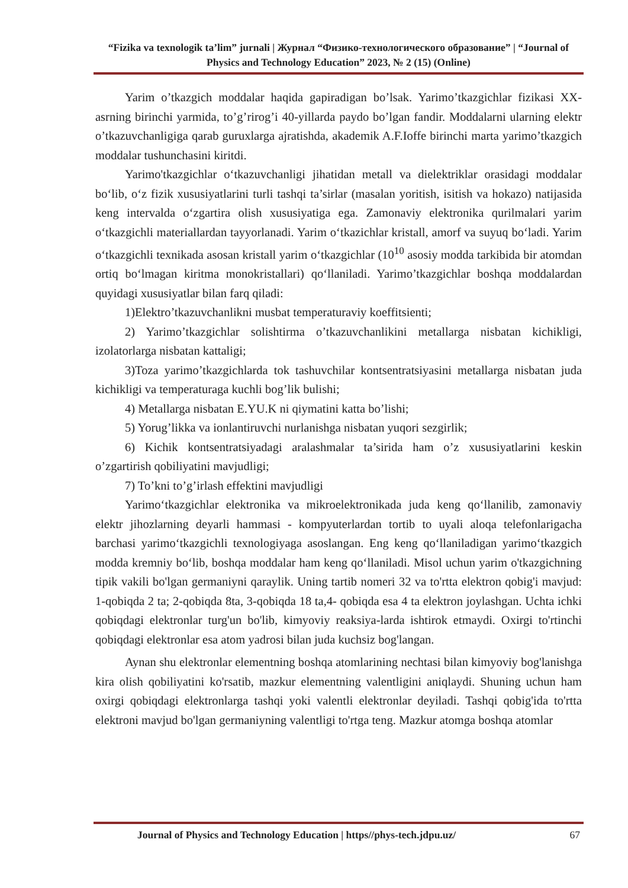“Fizika va texnologik ta’lim” jurnali | Журнал “Физико-технологического образование” | “Journal of Physics and Technology Education” 2023, № 2 (15) (Online)
Yarim o’tkazgich moddalar haqida gapiradigan bo’lsak. Yarimo’tkazgichlar fizikasi XX-asrning birinchi yarmida, to’g’rirog’i 40-yillarda paydo bo’lgan fandir. Moddalarni ularning elektr o’tkazuvchanligiga qarab guruxlarga ajratishda, akademik A.F.Ioffe birinchi marta yarimo’tkazgich moddalar tushunchasini kiritdi.
Yarimo'tkazgichlar o‘tkazuvchanligi jihatidan metall va dielektriklar orasidagi moddalar bo‘lib, o‘z fizik xususiyatlarini turli tashqi ta’sirlar (masalan yoritish, isitish va hokazo) natijasida keng intervalda o‘zgartira olish xususiyatiga ega. Zamonaviy elektronika qurilmalari yarim o‘tkazgichli materiallardan tayyorlanadi. Yarim o‘tkazichlar kristall, amorf va suyuq bo‘ladi. Yarim o‘tkazgichli texnikada asosan kristall yarim o‘tkazgichlar (10<sup>10</sup> asosiy modda tarkibida bir atomdan ortiq bo‘lmagan kiritma monokristallari) qo‘llaniladi. Yarimo’tkazgichlar boshqa moddalardan quyidagi xususiyatlar bilan farq qiladi:
1)Elektro’tkazuvchanlikni musbat temperaturaviy koeffitsienti;
2) Yarimo’tkazgichlar solishtirma o’tkazuvchanlikini metallarga nisbatan kichikligi, izolatorlarga nisbatan kattaligi;
3)Toza yarimo’tkazgichlarda tok tashuvchilar kontsentratsiyasini metallarga nisbatan juda kichikligi va temperaturaga kuchli bog’lik bulishi;
4) Metallarga nisbatan E.YU.K ni qiymatini katta bo’lishi;
5) Yorug’likka va ionlantiruvchi nurlanishga nisbatan yuqori sezgirlik;
6) Kichik kontsentratsiyadagi aralashmalar ta’sirida ham o’z xususiyatlarini keskin o’zgartirish qobiliyatini mavjudligi;
7) To’kni to’g’irlash effektini mavjudligi
Yarimo‘tkazgichlar elektronika va mikroelektronikada juda keng qo‘llanilib, zamonaviy elektr jihozlarning deyarli hammasi - kompyuterlardan tortib to uyali aloqa telefonlarigacha barchasi yarimo‘tkazgichli texnologiyaga asoslangan. Eng keng qo‘llaniladigan yarimo‘tkazgich modda kremniy bo‘lib, boshqa moddalar ham keng qo‘llaniladi. Misol uchun yarim o'tkazgichning tipik vakili bo'lgan germaniyni qaraylik. Uning tartib nomeri 32 va to'rtta elektron qobig'i mavjud: 1-qobiqda 2 ta; 2-qobiqda 8ta, 3-qobiqda 18 ta,4- qobiqda esa 4 ta elektron joylashgan. Uchta ichki qobiqdagi elektronlar turg'un bo'lib, kimyoviy reaksiya-larda ishtirok etmaydi. Oxirgi to'rtinchi qobiqdagi elektronlar esa atom yadrosi bilan juda kuchsiz bog'langan.
Aynan shu elektronlar elementning boshqa atomlarining nechtasi bilan kimyoviy bog'lanishga kira olish qobiliyatini ko'rsatib, mazkur elementning valentligini aniqlaydi. Shuning uchun ham oxirgi qobiqdagi elektronlarga tashqi yoki valentli elektronlar deyiladi. Tashqi qobig'ida to'rtta elektroni mavjud bo'lgan germaniyning valentligi to'rtga teng. Mazkur atomga boshqa atomlar
Journal of Physics and Technology Education | https//phys-tech.jdpu.uz/ 67